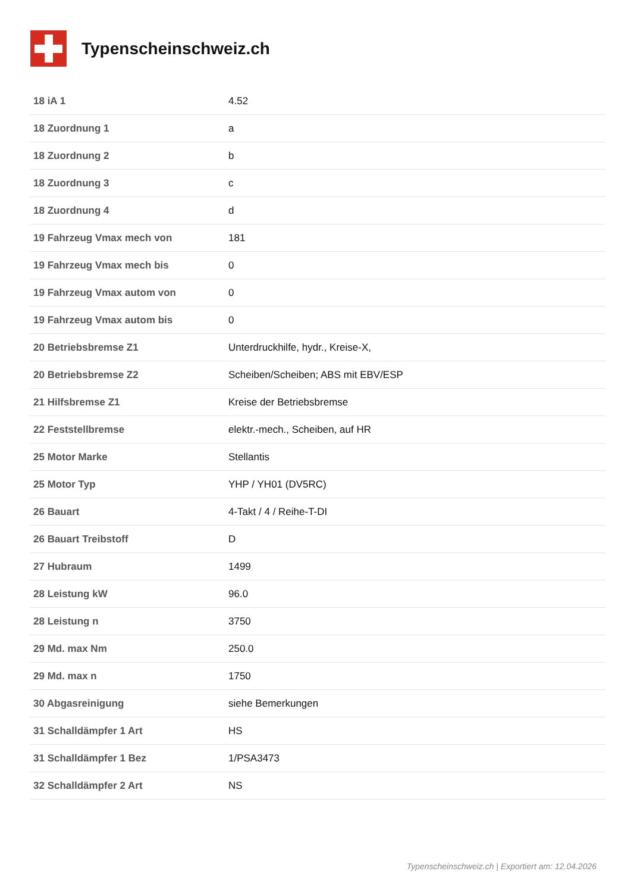Typenscheinschweiz.ch
| 18 iA 1 | 4.52 |
| 18 Zuordnung 1 | a |
| 18 Zuordnung 2 | b |
| 18 Zuordnung 3 | c |
| 18 Zuordnung 4 | d |
| 19 Fahrzeug Vmax mech von | 181 |
| 19 Fahrzeug Vmax mech bis | 0 |
| 19 Fahrzeug Vmax autom von | 0 |
| 19 Fahrzeug Vmax autom bis | 0 |
| 20 Betriebsbremse Z1 | Unterdruckhilfe, hydr., Kreise-X, |
| 20 Betriebsbremse Z2 | Scheiben/Scheiben; ABS mit EBV/ESP |
| 21 Hilfsbremse Z1 | Kreise der Betriebsbremse |
| 22 Feststellbremse | elektr.-mech., Scheiben, auf HR |
| 25 Motor Marke | Stellantis |
| 25 Motor Typ | YHP / YH01 (DV5RC) |
| 26 Bauart | 4-Takt / 4 / Reihe-T-DI |
| 26 Bauart Treibstoff | D |
| 27 Hubraum | 1499 |
| 28 Leistung kW | 96.0 |
| 28 Leistung n | 3750 |
| 29 Md. max Nm | 250.0 |
| 29 Md. max n | 1750 |
| 30 Abgasreinigung | siehe Bemerkungen |
| 31 Schalldämpfer 1 Art | HS |
| 31 Schalldämpfer 1 Bez | 1/PSA3473 |
| 32 Schalldämpfer 2 Art | NS |
Typenscheinschweiz.ch | Exportiert am: 12.04.2026